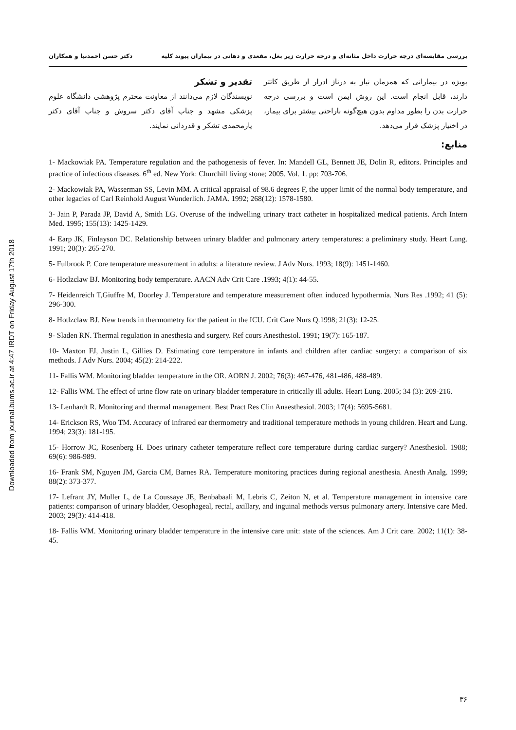Downloaded from journal.bums.ac.ir at 4:47 IRDT on Friday August 17th 2018
بررسی مقایسه‌ای درجه حرارت داخل مثانه‌ای و درجه حرارت زیر بغل، مقعدی و دهانی در بیماران پیوند کلیه دکتر حسن احمدنیا و همکاران
بویژه در بیمارانی که همزمان نیاز به درناژ ادرار از طریق کاتتر دارند، قابل انجام است. این روش ایمن است و بررسی درجه حرارت بدن را بطور مداوم بدون هیچ‌گونه ناراحتی بیشتر برای بیمار، در اختیار پزشک قرار می‌دهد.
تقدیر و تشکر
نویسندگان لازم می‌دانند از معاونت محترم پژوهشی دانشگاه علوم پزشکی مشهد و جناب آقای دکتر سروش و جناب آقای دکتر یارمحمدی تشکر و قدردانی نمایند.
منابع:
1- Mackowiak PA. Temperature regulation and the pathogenesis of fever. In: Mandell GL, Bennett JE, Dolin R, editors. Principles and practice of infectious diseases. 6<sup>th</sup> ed. New York: Churchill living stone; 2005. Vol. 1. pp: 703-706.
2- Mackowiak PA, Wasserman SS, Levin MM. A critical appraisal of 98.6 degrees F, the upper limit of the normal body temperature, and other legacies of Carl Reinhold August Wunderlich. JAMA. 1992; 268(12): 1578-1580.
3- Jain P, Parada JP, David A, Smith LG. Overuse of the indwelling urinary tract catheter in hospitalized medical patients. Arch Intern Med. 1995; 155(13): 1425-1429.
4- Earp JK, Finlayson DC. Relationship between urinary bladder and pulmonary artery temperatures: a preliminary study. Heart Lung. 1991; 20(3): 265-270.
5- Fulbrook P. Core temperature measurement in adults: a literature review. J Adv Nurs. 1993; 18(9): 1451-1460.
6- Hotlzclaw BJ. Monitoring body temperature. AACN Adv Crit Care .1993; 4(1): 44-55.
7- Heidenreich T,Giuffre M, Doorley J. Temperature and temperature measurement often induced hypothermia. Nurs Res .1992; 41 (5): 296-300.
8- Hotlzclaw BJ. New trends in thermometry for the patient in the ICU. Crit Care Nurs Q.1998; 21(3): 12-25.
9- Sladen RN. Thermal regulation in anesthesia and surgery. Ref cours Anesthesiol. 1991; 19(7): 165-187.
10- Maxton FJ, Justin L, Gillies D. Estimating core temperature in infants and children after cardiac surgery: a comparison of six methods. J Adv Nurs. 2004; 45(2): 214-222.
11- Fallis WM. Monitoring bladder temperature in the OR. AORN J. 2002; 76(3): 467-476, 481-486, 488-489.
12- Fallis WM. The effect of urine flow rate on urinary bladder temperature in critically ill adults. Heart Lung. 2005; 34 (3): 209-216.
13- Lenhardt R. Monitoring and thermal management. Best Pract Res Clin Anaesthesiol. 2003; 17(4): 5695-5681.
14- Erickson RS, Woo TM. Accuracy of infrared ear thermometry and traditional temperature methods in young children. Heart and Lung. 1994; 23(3): 181-195.
15- Horrow JC, Rosenberg H. Does urinary catheter temperature reflect core temperature during cardiac surgery? Anesthesiol. 1988; 69(6): 986-989.
16- Frank SM, Nguyen JM, Garcia CM, Barnes RA. Temperature monitoring practices during regional anesthesia. Anesth Analg. 1999; 88(2): 373-377.
17- Lefrant JY, Muller L, de La Coussaye JE, Benbabaali M, Lebris C, Zeiton N, et al. Temperature management in intensive care patients: comparison of urinary bladder, Oesophageal, rectal, axillary, and inguinal methods versus pulmonary artery. Intensive care Med. 2003; 29(3): 414-418.
18- Fallis WM. Monitoring urinary bladder temperature in the intensive care unit: state of the sciences. Am J Crit care. 2002; 11(1): 38-45.
۳۶